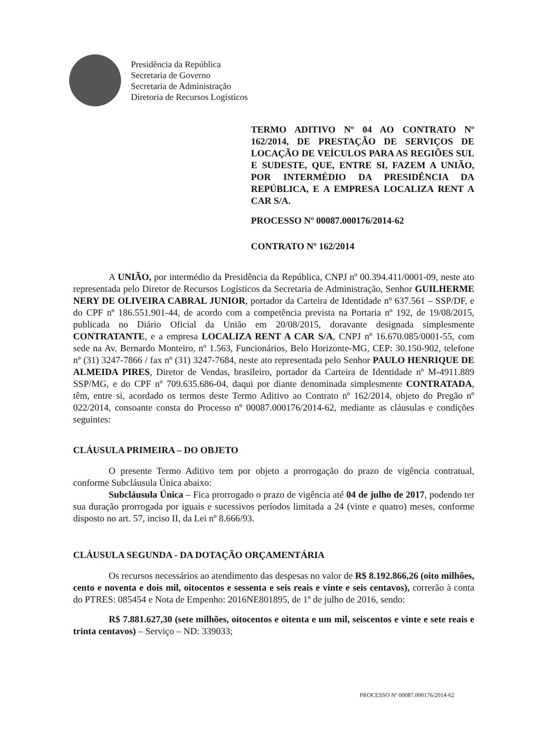Presidência da República
Secretaria de Governo
Secretaria de Administração
Diretoria de Recursos Logísticos
TERMO ADITIVO Nº 04 AO CONTRATO Nº 162/2014, DE PRESTAÇÃO DE SERVIÇOS DE LOCAÇÃO DE VEÍCULOS PARA AS REGIÕES SUL E SUDESTE, QUE, ENTRE SI, FAZEM A UNIÃO, POR INTERMÉDIO DA PRESIDÊNCIA DA REPÚBLICA, E A EMPRESA LOCALIZA RENT A CAR S/A.
PROCESSO Nº 00087.000176/2014-62
CONTRATO Nº 162/2014
A UNIÃO, por intermédio da Presidência da República, CNPJ nº 00.394.411/0001-09, neste ato representada pelo Diretor de Recursos Logísticos da Secretaria de Administração, Senhor GUILHERME NERY DE OLIVEIRA CABRAL JUNIOR, portador da Carteira de Identidade nº 637.561 – SSP/DF, e do CPF nº 186.551.901-44, de acordo com a competência prevista na Portaria nº 192, de 19/08/2015, publicada no Diário Oficial da União em 20/08/2015, doravante designada simplesmente CONTRATANTE, e a empresa LOCALIZA RENT A CAR S/A, CNPJ nº 16.670.085/0001-55, com sede na Av. Bernardo Monteiro, nº 1.563, Funcionários, Belo Horizonte-MG, CEP: 30.150-902, telefone nº (31) 3247-7866 / fax nº (31) 3247-7684, neste ato representada pelo Senhor PAULO HENRIQUE DE ALMEIDA PIRES, Diretor de Vendas, brasileiro, portador da Carteira de Identidade nº M-4911.889 SSP/MG, e do CPF nº 709.635.686-04, daqui por diante denominada simplesmente CONTRATADA, têm, entre si, acordado os termos deste Termo Aditivo ao Contrato nº 162/2014, objeto do Pregão nº 022/2014, consoante consta do Processo nº 00087.000176/2014-62, mediante as cláusulas e condições seguintes:
CLÁUSULA PRIMEIRA – DO OBJETO
O presente Termo Aditivo tem por objeto a prorrogação do prazo de vigência contratual, conforme Subcláusula Única abaixo:
Subcláusula Única – Fica prorrogado o prazo de vigência até 04 de julho de 2017, podendo ter sua duração prorrogada por iguais e sucessivos períodos limitada a 24 (vinte e quatro) meses, conforme disposto no art. 57, inciso II, da Lei nº 8.666/93.
CLÁUSULA SEGUNDA - DA DOTAÇÃO ORÇAMENTÁRIA
Os recursos necessários ao atendimento das despesas no valor de R$ 8.192.866,26 (oito milhões, cento e noventa e dois mil, oitocentos e sessenta e seis reais e vinte e seis centavos), correrão à conta do PTRES: 085454 e Nota de Empenho: 2016NE801895, de 1º de julho de 2016, sendo:
R$ 7.881.627,30 (sete milhões, oitocentos e oitenta e um mil, seiscentos e vinte e sete reais e trinta centavos) – Serviço – ND: 339033;
PROCESSO Nº 00087.000176/2014-62